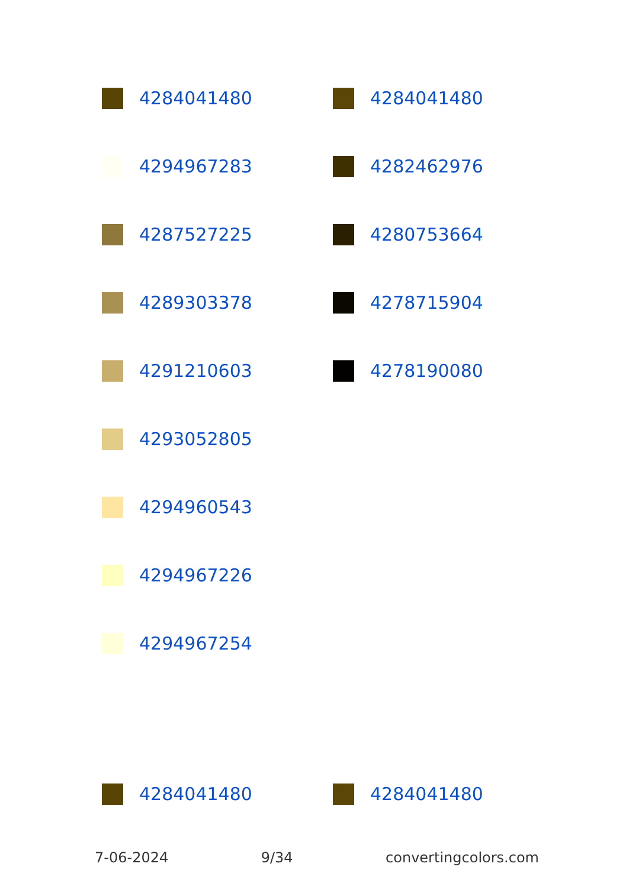4284041480
4294967283
4287527225
4289303378
4291210603
4293052805
4294960543
4294967226
4294967254
4284041480
4282462976
4280753664
4278715904
4278190080
4284041480 4284041480
7-06-2024 9/34 convertingcolors.com